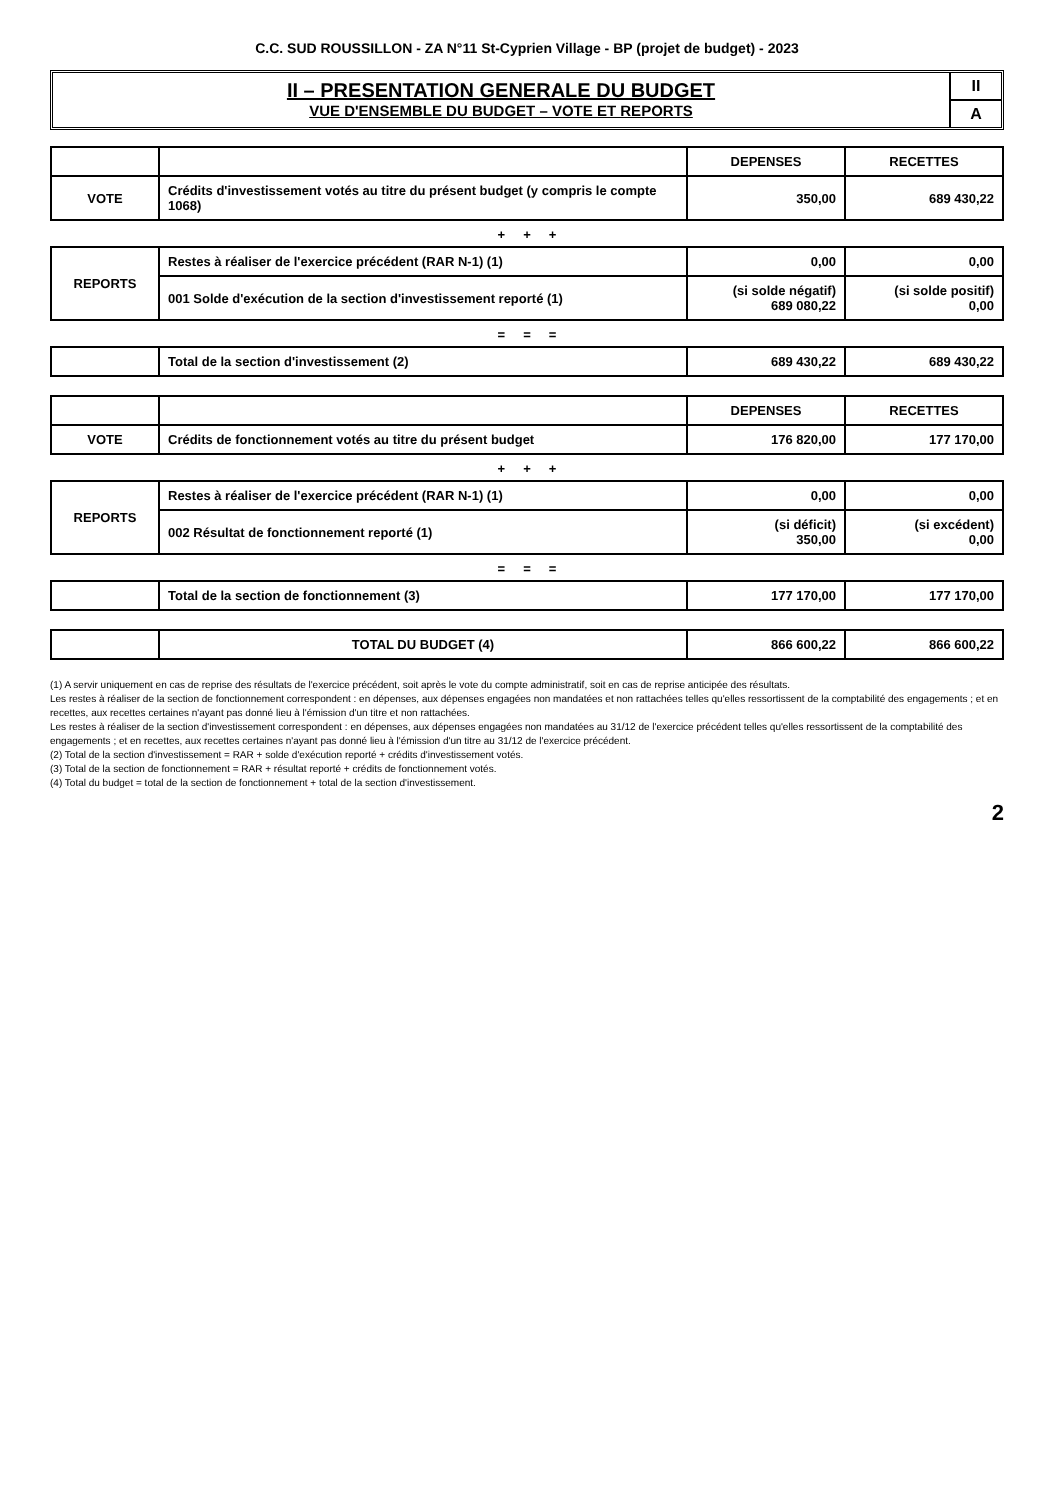C.C. SUD ROUSSILLON - ZA N°11 St-Cyprien Village - BP (projet de budget) - 2023
II – PRESENTATION GENERALE DU BUDGET
VUE D'ENSEMBLE DU BUDGET – VOTE ET REPORTS
II
A
| | | DEPENSES | RECETTES |
| --- | --- | --- | --- |
| VOTE | Crédits d'investissement votés au titre du présent budget (y compris le compte 1068) | 350,00 | 689 430,22 |
+ + +
| REPORTS | Restes à réaliser de l'exercice précédent (RAR N-1) (1) | 0,00 | 0,00 |
| | 001 Solde d'exécution de la section d'investissement reporté (1) | (si solde négatif) 689 080,22 | (si solde positif) 0,00 |
= = =
| | Total de la section d'investissement (2) | 689 430,22 | 689 430,22 |
| | | DEPENSES | RECETTES |
| --- | --- | --- | --- |
| VOTE | Crédits de fonctionnement votés au titre du présent budget | 176 820,00 | 177 170,00 |
+ + +
| REPORTS | Restes à réaliser de l'exercice précédent (RAR N-1) (1) | 0,00 | 0,00 |
| | 002 Résultat de fonctionnement reporté (1) | (si déficit) 350,00 | (si excédent) 0,00 |
= = =
| | Total de la section de fonctionnement (3) | 177 170,00 | 177 170,00 |
| | TOTAL DU BUDGET (4) | 866 600,22 | 866 600,22 |
(1) A servir uniquement en cas de reprise des résultats de l'exercice précédent, soit après le vote du compte administratif, soit en cas de reprise anticipée des résultats.
Les restes à réaliser de la section de fonctionnement correspondent : en dépenses, aux dépenses engagées non mandatées et non rattachées telles qu'elles ressortissent de la comptabilité des engagements ; et en recettes, aux recettes certaines n'ayant pas donné lieu à l'émission d'un titre et non rattachées.
Les restes à réaliser de la section d'investissement correspondent : en dépenses, aux dépenses engagées non mandatées au 31/12 de l'exercice précédent telles qu'elles ressortissent de la comptabilité des engagements ; et en recettes, aux recettes certaines n'ayant pas donné lieu à l'émission d'un titre au 31/12 de l'exercice précédent.
(2) Total de la section d'investissement = RAR + solde d'exécution reporté + crédits d'investissement votés.
(3) Total de la section de fonctionnement = RAR + résultat reporté + crédits de fonctionnement votés.
(4) Total du budget = total de la section de fonctionnement + total de la section d'investissement.
2